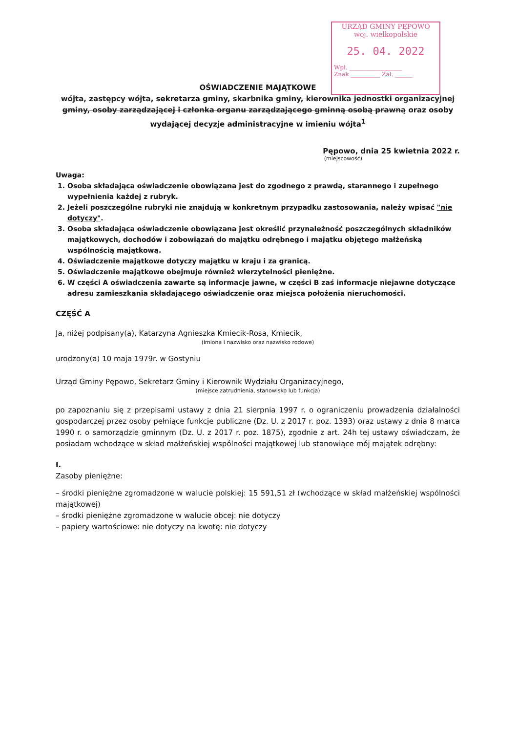URZĄD GMINY PĘPOWO
woj. wielkopolskie
25. 04. 2022
Wpł. __________________
Znak __________ Zał. ______
OŚWIADCZENIE MAJĄTKOWE
wójta, zastępcy wójta, sekretarza gminy, skarbnika gminy, kierownika jednostki organizacyjnej gminy, osoby zarządzającej i członka organu zarządzającego gminną osobą prawną oraz osoby wydającej decyzje administracyjne w imieniu wójta<sup>1</sup>
Pępowo, dnia 25 kwietnia 2022 r.
(miejscowość)
Uwaga:
1. Osoba składająca oświadczenie obowiązana jest do zgodnego z prawdą, starannego i zupełnego wypełnienia każdej z rubryk.
2. Jeżeli poszczególne rubryki nie znajdują w konkretnym przypadku zastosowania, należy wpisać "nie dotyczy".
3. Osoba składająca oświadczenie obowiązana jest określić przynależność poszczególnych składników majątkowych, dochodów i zobowiązań do majątku odrębnego i majątku objętego małżeńską wspólnością majątkową.
4. Oświadczenie majątkowe dotyczy majątku w kraju i za granicą.
5. Oświadczenie majątkowe obejmuje również wierzytelności pieniężne.
6. W części A oświadczenia zawarte są informacje jawne, w części B zaś informacje niejawne dotyczące adresu zamieszkania składającego oświadczenie oraz miejsca położenia nieruchomości.
CZĘŚĆ A
Ja, niżej podpisany(a), Katarzyna Agnieszka Kmiecik-Rosa, Kmiecik,
(imiona i nazwisko oraz nazwisko rodowe)
urodzony(a) 10 maja 1979r. w Gostyniu
Urząd Gminy Pępowo, Sekretarz Gminy i Kierownik Wydziału Organizacyjnego,
(miejsce zatrudnienia, stanowisko lub funkcja)
po zapoznaniu się z przepisami ustawy z dnia 21 sierpnia 1997 r. o ograniczeniu prowadzenia działalności gospodarczej przez osoby pełniące funkcje publiczne (Dz. U. z 2017 r. poz. 1393) oraz ustawy z dnia 8 marca 1990 r. o samorządzie gminnym (Dz. U. z 2017 r. poz. 1875), zgodnie z art. 24h tej ustawy oświadczam, że posiadam wchodzące w skład małżeńskiej wspólności majątkowej lub stanowiące mój majątek odrębny:
I.
Zasoby pieniężne:
– środki pieniężne zgromadzone w walucie polskiej: 15 591,51 zł (wchodzące w skład małżeńskiej wspólności majątkowej)
– środki pieniężne zgromadzone w walucie obcej: nie dotyczy
– papiery wartościowe: nie dotyczy na kwotę: nie dotyczy